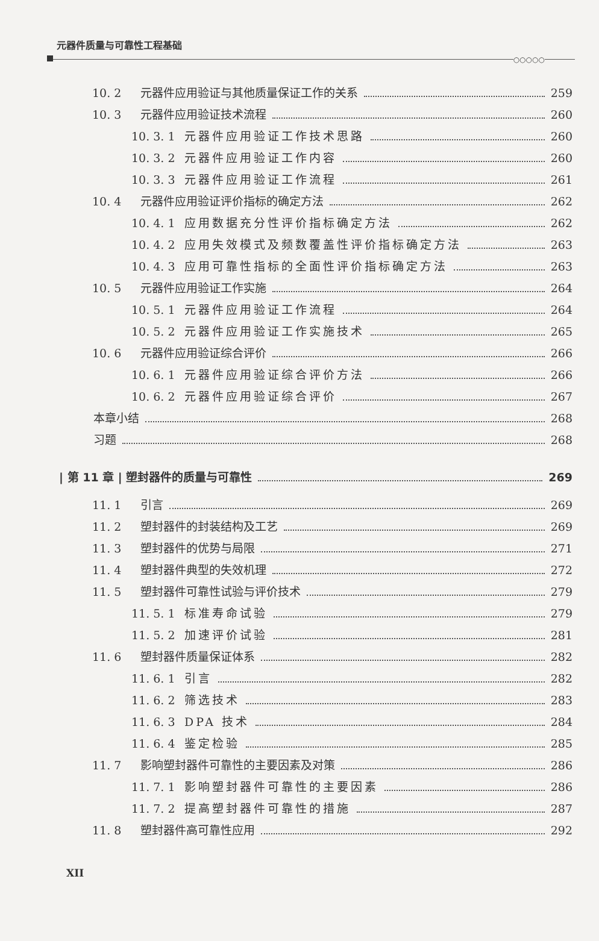元器件质量与可靠性工程基础
○○○○○
10. 2 元器件应用验证与其他质量保证工作的关系 259
10. 3 元器件应用验证技术流程 260
10. 3. 1 元器件应用验证工作技术思路 260
10. 3. 2 元器件应用验证工作内容 260
10. 3. 3 元器件应用验证工作流程 261
10. 4 元器件应用验证评价指标的确定方法 262
10. 4. 1 应用数据充分性评价指标确定方法 262
10. 4. 2 应用失效模式及频数覆盖性评价指标确定方法 263
10. 4. 3 应用可靠性指标的全面性评价指标确定方法 263
10. 5 元器件应用验证工作实施 264
10. 5. 1 元器件应用验证工作流程 264
10. 5. 2 元器件应用验证工作实施技术 265
10. 6 元器件应用验证综合评价 266
10. 6. 1 元器件应用验证综合评价方法 266
10. 6. 2 元器件应用验证综合评价 267
本章小结 268
习题 268
| 第 11 章 | 塑封器件的质量与可靠性 269
11. 1 引言 269
11. 2 塑封器件的封装结构及工艺 269
11. 3 塑封器件的优势与局限 271
11. 4 塑封器件典型的失效机理 272
11. 5 塑封器件可靠性试验与评价技术 279
11. 5. 1 标准寿命试验 279
11. 5. 2 加速评价试验 281
11. 6 塑封器件质量保证体系 282
11. 6. 1 引言 282
11. 6. 2 筛选技术 283
11. 6. 3 DPA 技术 284
11. 6. 4 鉴定检验 285
11. 7 影响塑封器件可靠性的主要因素及对策 286
11. 7. 1 影响塑封器件可靠性的主要因素 286
11. 7. 2 提高塑封器件可靠性的措施 287
11. 8 塑封器件高可靠性应用 292
XII